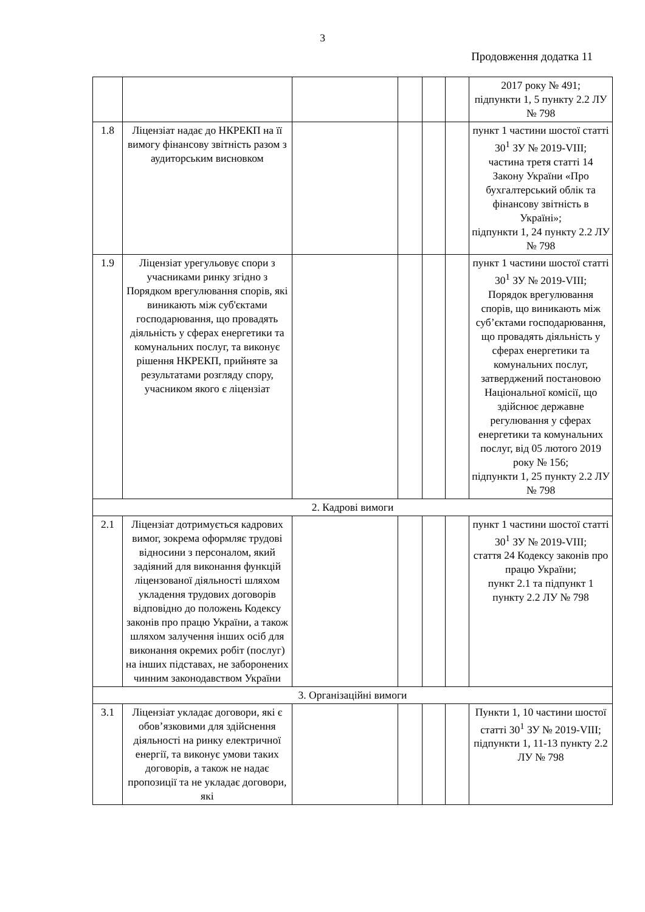3
Продовження додатка 11
| | | | | | | 2017 року № 491; підпункти 1, 5 пункту 2.2 ЛУ № 798 |
| 1.8 | Ліцензіат надає до НКРЕКП на її вимогу фінансову звітність разом з аудиторським висновком | | | | | пункт 1 частини шостої статті 30<sup>1</sup> ЗУ № 2019-VIII; частина третя статті 14 Закону України «Про бухгалтерський облік та фінансову звітність в Україні»; підпункти 1, 24 пункту 2.2 ЛУ № 798 |
| 1.9 | Ліцензіат урегульовує спори з учасниками ринку згідно з Порядком врегулювання спорів, які виникають між суб'єктами господарювання, що провадять діяльність у сферах енергетики та комунальних послуг, та виконує рішення НКРЕКП, прийняте за результатами розгляду спору, учасником якого є ліцензіат | | | | | пункт 1 частини шостої статті 30<sup>1</sup> ЗУ № 2019-VIII; Порядок врегулювання спорів, що виникають між суб’єктами господарювання, що провадять діяльність у сферах енергетики та комунальних послуг, затверджений постановою Національної комісії, що здійснює державне регулювання у сферах енергетики та комунальних послуг, від 05 лютого 2019 року № 156; підпункти 1, 25 пункту 2.2 ЛУ № 798 |
| 2. Кадрові вимоги | | | | | | |
| 2.1 | Ліцензіат дотримується кадрових вимог, зокрема оформляє трудові відносини з персоналом, який задіяний для виконання функцій ліцензованої діяльності шляхом укладення трудових договорів відповідно до положень Кодексу законів про працю України, а також шляхом залучення інших осіб для виконання окремих робіт (послуг) на інших підставах, не заборонених чинним законодавством України | | | | | пункт 1 частини шостої статті 30<sup>1</sup> ЗУ № 2019-VIII; стаття 24 Кодексу законів про працю України; пункт 2.1 та підпункт 1 пункту 2.2 ЛУ № 798 |
| 3. Організаційні вимоги | | | | | | |
| 3.1 | Ліцензіат укладає договори, які є обов’язковими для здійснення діяльності на ринку електричної енергії, та виконує умови таких договорів, а також не надає пропозиції та не укладає договори, які | | | | | Пункти 1, 10 частини шостої статті 30<sup>1</sup> ЗУ № 2019-VIII; підпункти 1, 11-13 пункту 2.2 ЛУ № 798 |